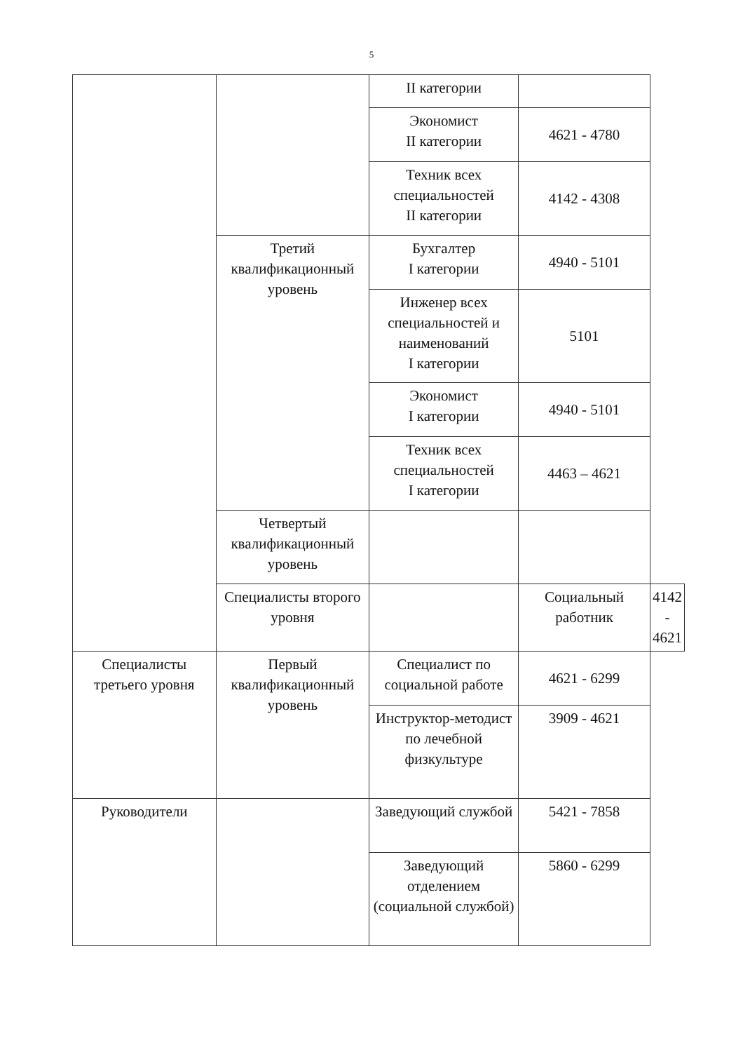5
| | | II категории | | |
| | | Экономист II категории | 4621 - 4780 | |
| | | Техник всех специальностей II категории | 4142 - 4308 | |
| | Третий квалификационный уровень | Бухгалтер I категории | 4940 - 5101 | |
| | | Инженер всех специальностей и наименований I категории | 5101 | |
| | | Экономист I категории | 4940 - 5101 | |
| | | Техник всех специальностей I категории | 4463 – 4621 | |
| | Четвертый квалификационный уровень | | | |
| | Специалисты второго уровня | | Социальный работник | 4142 - 4621 |
| Специалисты третьего уровня | Первый квалификационный уровень | Специалист по социальной работе | 4621 - 6299 | |
| | | Инструктор-методист по лечебной физкультуре | 3909 - 4621 | |
| Руководители | | Заведующий службой | 5421 - 7858 | |
| | | Заведующий отделением (социальной службой) | 5860 - 6299 | |